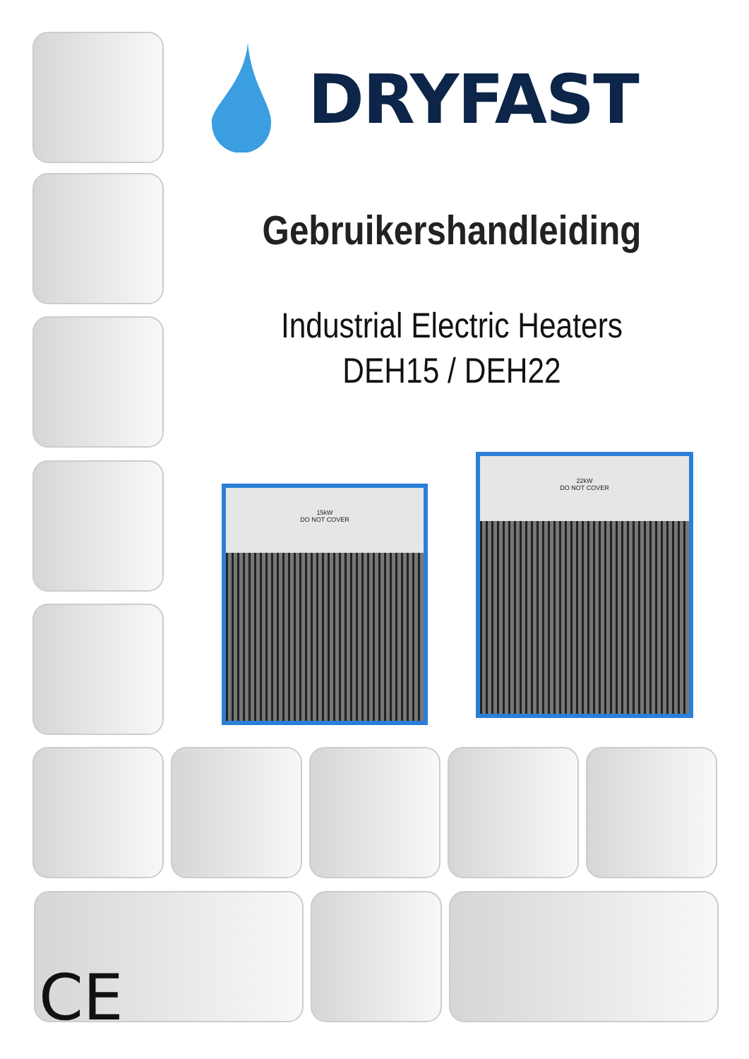DRYFAST
Gebruikershandleiding
Industrial Electric Heaters
DEH15 / DEH22
15kW
DO NOT COVER
22kW
DO NOT COVER
CE